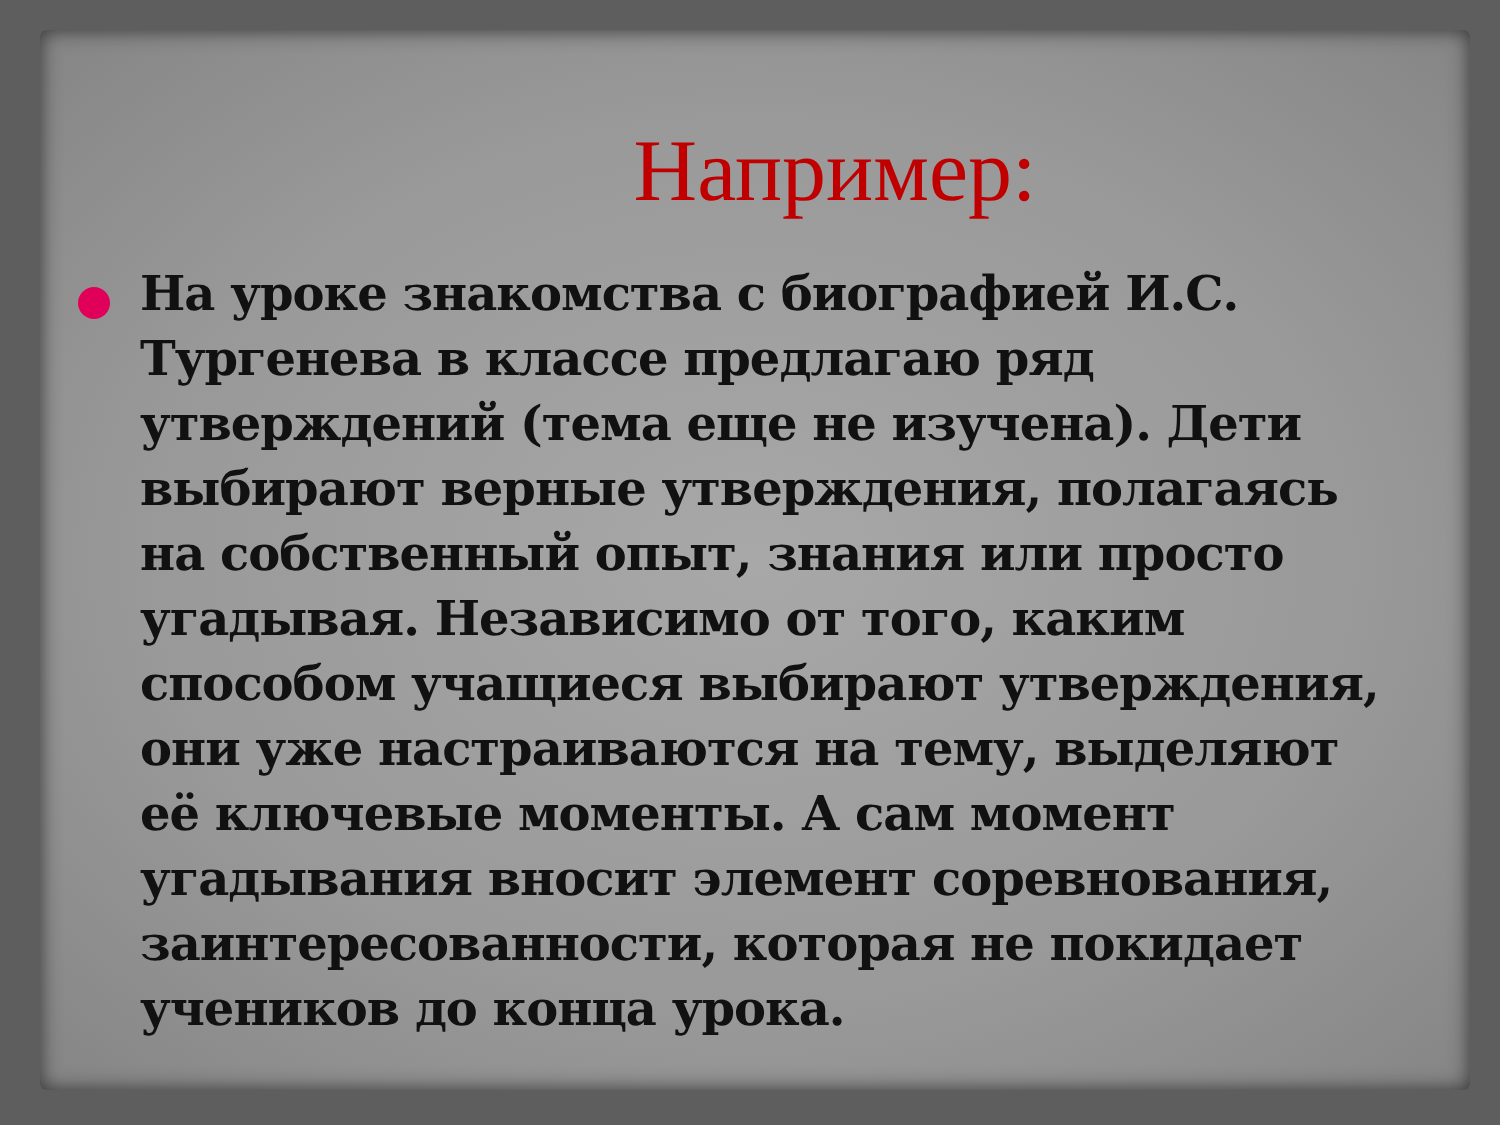Например:
На уроке знакомства с биографией И.С. Тургенева в классе предлагаю ряд утверждений (тема еще не изучена). Дети выбирают верные утверждения, полагаясь на собственный опыт, знания или просто угадывая. Независимо от того, каким способом учащиеся выбирают утверждения, они уже настраиваются на тему, выделяют её ключевые моменты. А сам момент угадывания вносит элемент соревнования, заинтересованности, которая не покидает учеников до конца урока.